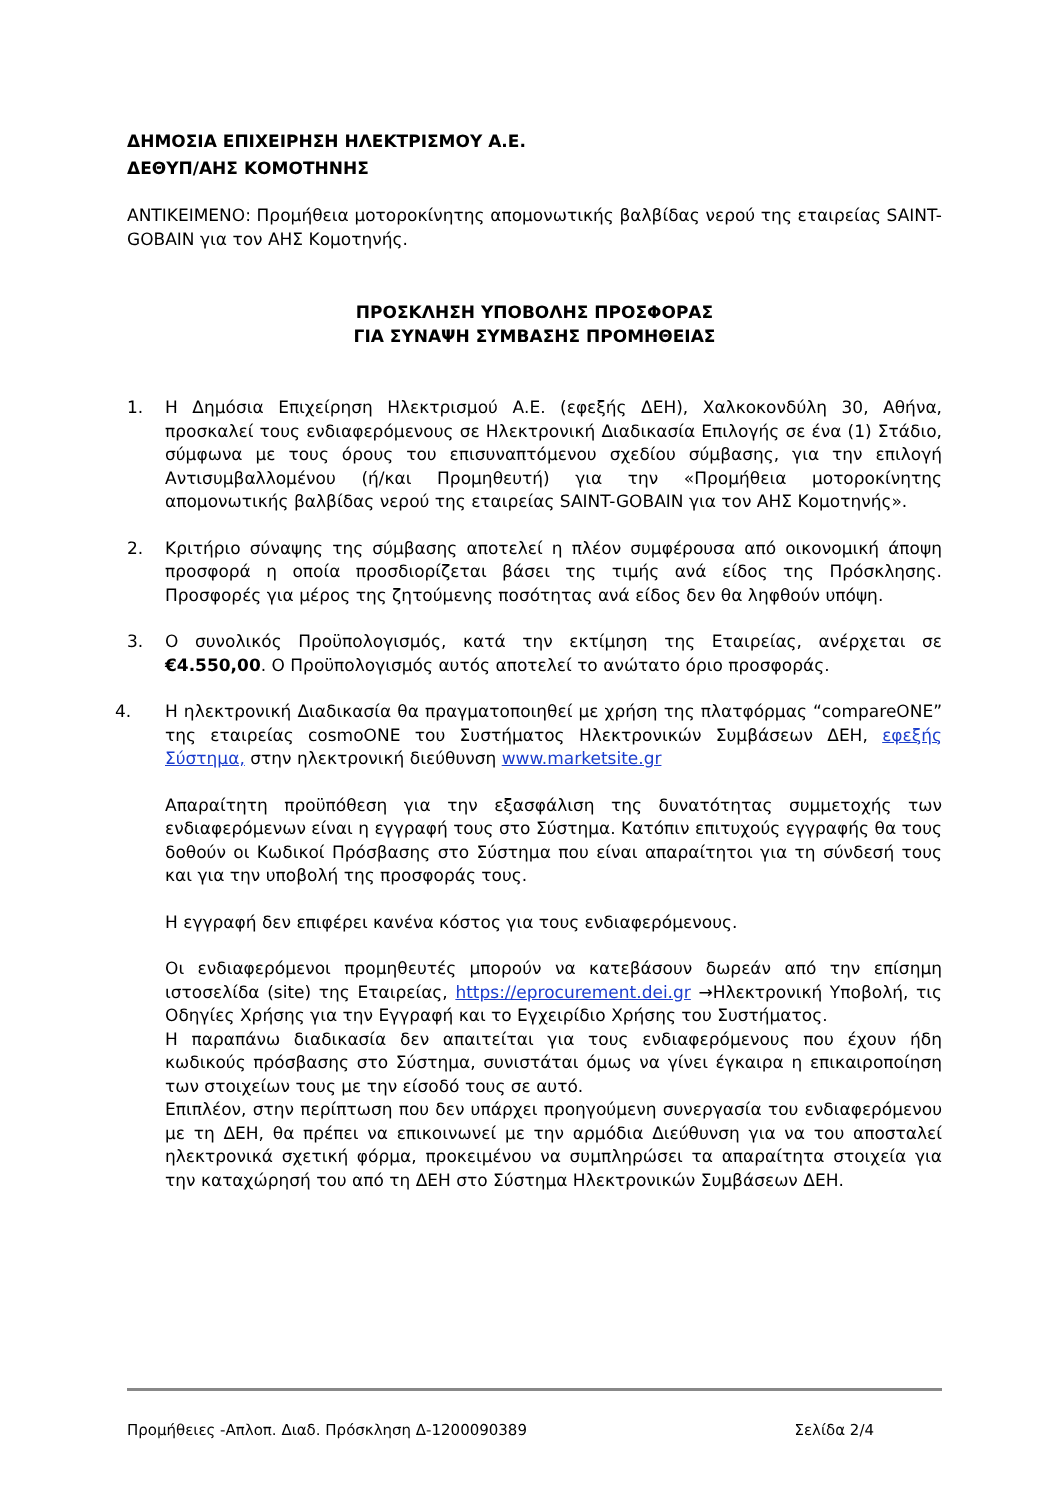ΔΗΜΟΣΙΑ ΕΠΙΧΕΙΡΗΣΗ ΗΛΕΚΤΡΙΣΜΟΥ Α.Ε.
ΔΕΘΥΠ/ΑΗΣ ΚΟΜΟΤΗΝΗΣ
ΑΝΤΙΚΕΙΜΕΝΟ: Προμήθεια μοτοροκίνητης απομονωτικής βαλβίδας νερού της εταιρείας SAINT-GOBAIN για τον ΑΗΣ Κομοτηνής.
ΠΡΟΣΚΛΗΣΗ ΥΠΟΒΟΛΗΣ ΠΡΟΣΦΟΡΑΣ
ΓΙΑ ΣΥΝΑΨΗ ΣΥΜΒΑΣΗΣ ΠΡΟΜΗΘΕΙΑΣ
1. Η Δημόσια Επιχείρηση Ηλεκτρισμού Α.Ε. (εφεξής ΔΕΗ), Χαλκοκονδύλη 30, Αθήνα, προσκαλεί τους ενδιαφερόμενους σε Ηλεκτρονική Διαδικασία Επιλογής σε ένα (1) Στάδιο, σύμφωνα με τους όρους του επισυναπτόμενου σχεδίου σύμβασης, για την επιλογή Αντισυμβαλλομένου (ή/και Προμηθευτή) για την «Προμήθεια μοτοροκίνητης απομονωτικής βαλβίδας νερού της εταιρείας SAINT-GOBAIN για τον ΑΗΣ Κομοτηνής».
2. Κριτήριο σύναψης της σύμβασης αποτελεί η πλέον συμφέρουσα από οικονομική άποψη προσφορά η οποία προσδιορίζεται βάσει της τιμής ανά είδος της Πρόσκλησης. Προσφορές για μέρος της ζητούμενης ποσότητας ανά είδος δεν θα ληφθούν υπόψη.
3. Ο συνολικός Προϋπολογισμός, κατά την εκτίμηση της Εταιρείας, ανέρχεται σε €4.550,00. Ο Προϋπολογισμός αυτός αποτελεί το ανώτατο όριο προσφοράς.
4. Η ηλεκτρονική Διαδικασία θα πραγματοποιηθεί με χρήση της πλατφόρμας “compareONE” της εταιρείας cosmoONE του Συστήματος Ηλεκτρονικών Συμβάσεων ΔΕΗ, εφεξής Σύστημα, στην ηλεκτρονική διεύθυνση www.marketsite.gr
Απαραίτητη προϋπόθεση για την εξασφάλιση της δυνατότητας συμμετοχής των ενδιαφερόμενων είναι η εγγραφή τους στο Σύστημα. Κατόπιν επιτυχούς εγγραφής θα τους δοθούν οι Κωδικοί Πρόσβασης στο Σύστημα που είναι απαραίτητοι για τη σύνδεσή τους και για την υποβολή της προσφοράς τους.
Η εγγραφή δεν επιφέρει κανένα κόστος για τους ενδιαφερόμενους.
Οι ενδιαφερόμενοι προμηθευτές μπορούν να κατεβάσουν δωρεάν από την επίσημη ιστοσελίδα (site) της Εταιρείας, https://eprocurement.dei.gr →Ηλεκτρονική Υποβολή, τις Οδηγίες Χρήσης για την Εγγραφή και το Εγχειρίδιο Χρήσης του Συστήματος.
Η παραπάνω διαδικασία δεν απαιτείται για τους ενδιαφερόμενους που έχουν ήδη κωδικούς πρόσβασης στο Σύστημα, συνιστάται όμως να γίνει έγκαιρα η επικαιροποίηση των στοιχείων τους με την είσοδό τους σε αυτό.
Επιπλέον, στην περίπτωση που δεν υπάρχει προηγούμενη συνεργασία του ενδιαφερόμενου με τη ΔΕΗ, θα πρέπει να επικοινωνεί με την αρμόδια Διεύθυνση για να του αποσταλεί ηλεκτρονικά σχετική φόρμα, προκειμένου να συμπληρώσει τα απαραίτητα στοιχεία για την καταχώρησή του από τη ΔΕΗ στο Σύστημα Ηλεκτρονικών Συμβάσεων ΔΕΗ.
Προμήθειες -Απλοπ. Διαδ. Πρόσκληση Δ-1200090389 Σελίδα 2/4